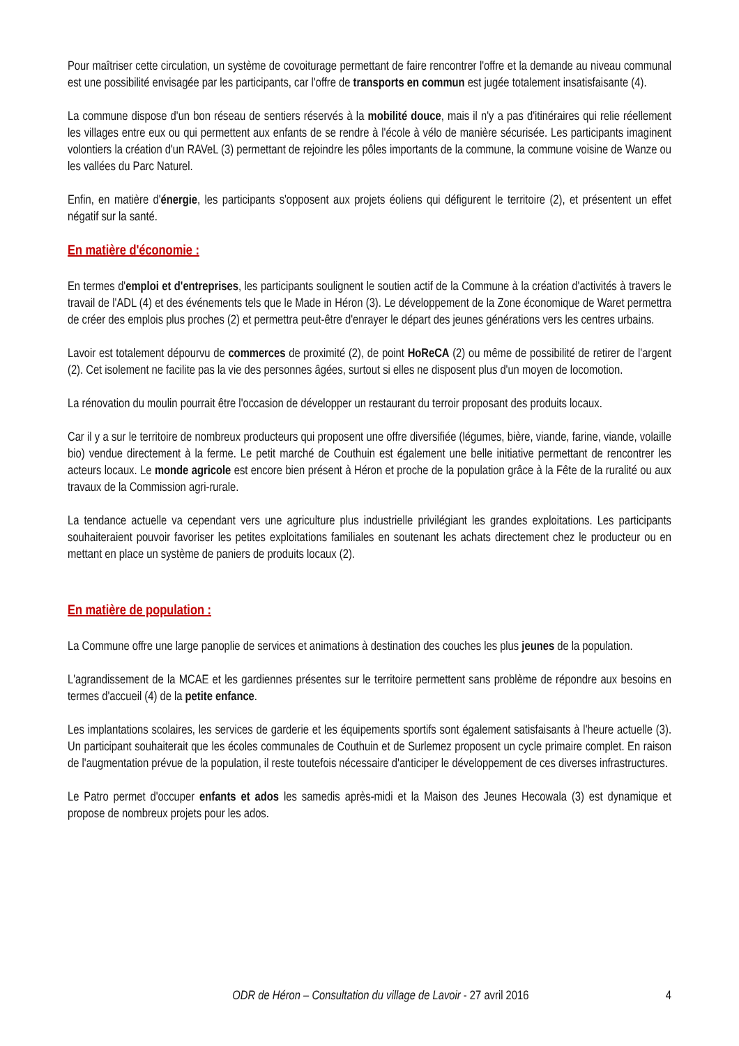Pour maîtriser cette circulation, un système de covoiturage permettant de faire rencontrer l'offre et la demande au niveau communal est une possibilité envisagée par les participants, car l'offre de transports en commun est jugée totalement insatisfaisante (4).
La commune dispose d'un bon réseau de sentiers réservés à la mobilité douce, mais il n'y a pas d'itinéraires qui relie réellement les villages entre eux ou qui permettent aux enfants de se rendre à l'école à vélo de manière sécurisée. Les participants imaginent volontiers la création d'un RAVeL (3) permettant de rejoindre les pôles importants de la commune, la commune voisine de Wanze ou les vallées du Parc Naturel.
Enfin, en matière d'énergie, les participants s'opposent aux projets éoliens qui défigurent le territoire (2), et présentent un effet négatif sur la santé.
En matière d'économie :
En termes d'emploi et d'entreprises, les participants soulignent le soutien actif de la Commune à la création d'activités à travers le travail de l'ADL (4) et des événements tels que le Made in Héron (3). Le développement de la Zone économique de Waret permettra de créer des emplois plus proches (2) et permettra peut-être d'enrayer le départ des jeunes générations vers les centres urbains.
Lavoir est totalement dépourvu de commerces de proximité (2), de point HoReCA (2) ou même de possibilité de retirer de l'argent (2). Cet isolement ne facilite pas la vie des personnes âgées, surtout si elles ne disposent plus d'un moyen de locomotion.
La rénovation du moulin pourrait être l'occasion de développer un restaurant du terroir proposant des produits locaux.
Car il y a sur le territoire de nombreux producteurs qui proposent une offre diversifiée (légumes, bière, viande, farine, viande, volaille bio) vendue directement à la ferme. Le petit marché de Couthuin est également une belle initiative permettant de rencontrer les acteurs locaux. Le monde agricole est encore bien présent à Héron et proche de la population grâce à la Fête de la ruralité ou aux travaux de la Commission agri-rurale.
La tendance actuelle va cependant vers une agriculture plus industrielle privilégiant les grandes exploitations. Les participants souhaiteraient pouvoir favoriser les petites exploitations familiales en soutenant les achats directement chez le producteur ou en mettant en place un système de paniers de produits locaux (2).
En matière de population :
La Commune offre une large panoplie de services et animations à destination des couches les plus jeunes de la population.
L'agrandissement de la MCAE et les gardiennes présentes sur le territoire permettent sans problème de répondre aux besoins en termes d'accueil (4) de la petite enfance.
Les implantations scolaires, les services de garderie et les équipements sportifs sont également satisfaisants à l'heure actuelle (3). Un participant souhaiterait que les écoles communales de Couthuin et de Surlemez proposent un cycle primaire complet. En raison de l'augmentation prévue de la population, il reste toutefois nécessaire d'anticiper le développement de ces diverses infrastructures.
Le Patro permet d'occuper enfants et ados les samedis après-midi et la Maison des Jeunes Hecowala (3) est dynamique et propose de nombreux projets pour les ados.
ODR de Héron – Consultation du village de Lavoir - 27 avril 2016 4